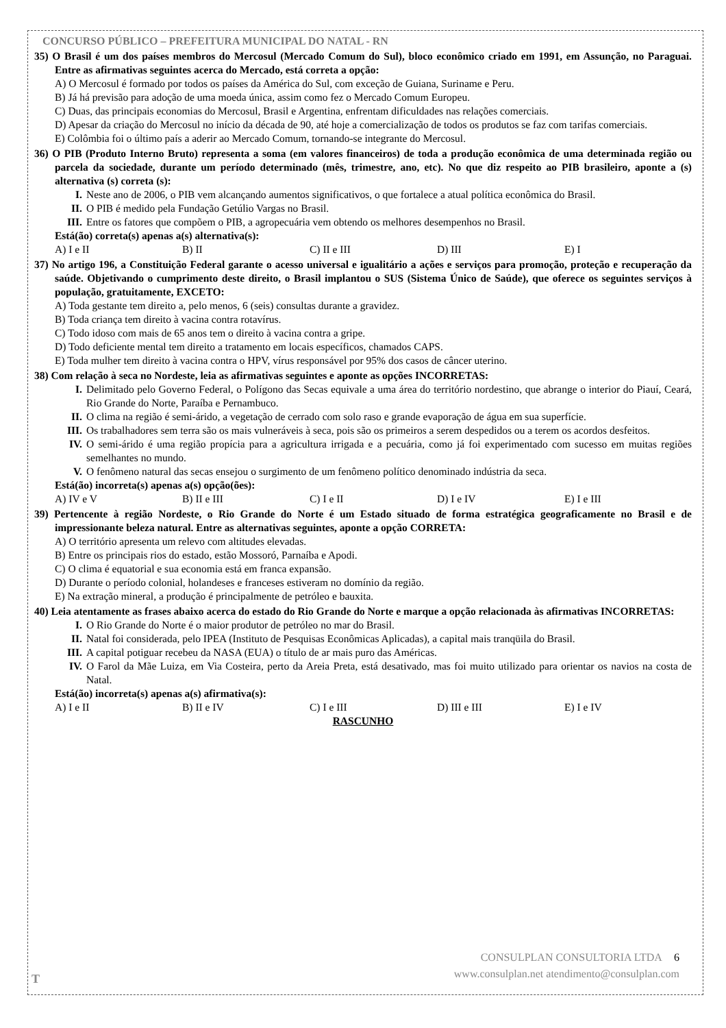CONCURSO PÚBLICO – PREFEITURA MUNICIPAL DO NATAL - RN
35) O Brasil é um dos países membros do Mercosul (Mercado Comum do Sul), bloco econômico criado em 1991, em Assunção, no Paraguai. Entre as afirmativas seguintes acerca do Mercado, está correta a opção:
A) O Mercosul é formado por todos os países da América do Sul, com exceção de Guiana, Suriname e Peru.
B) Já há previsão para adoção de uma moeda única, assim como fez o Mercado Comum Europeu.
C) Duas, das principais economias do Mercosul, Brasil e Argentina, enfrentam dificuldades nas relações comerciais.
D) Apesar da criação do Mercosul no início da década de 90, até hoje a comercialização de todos os produtos se faz com tarifas comerciais.
E) Colômbia foi o último país a aderir ao Mercado Comum, tornando-se integrante do Mercosul.
36) O PIB (Produto Interno Bruto) representa a soma (em valores financeiros) de toda a produção econômica de uma determinada região ou parcela da sociedade, durante um período determinado (mês, trimestre, ano, etc). No que diz respeito ao PIB brasileiro, aponte a (s) alternativa (s) correta (s):
I. Neste ano de 2006, o PIB vem alcançando aumentos significativos, o que fortalece a atual política econômica do Brasil.
II. O PIB é medido pela Fundação Getúlio Vargas no Brasil.
III. Entre os fatores que compõem o PIB, a agropecuária vem obtendo os melhores desempenhos no Brasil.
Está(ão) correta(s) apenas a(s) alternativa(s):
A) I e II B) II C) II e III D) III E) I
37) No artigo 196, a Constituição Federal garante o acesso universal e igualitário a ações e serviços para promoção, proteção e recuperação da saúde. Objetivando o cumprimento deste direito, o Brasil implantou o SUS (Sistema Único de Saúde), que oferece os seguintes serviços à população, gratuitamente, EXCETO:
A) Toda gestante tem direito a, pelo menos, 6 (seis) consultas durante a gravidez.
B) Toda criança tem direito à vacina contra rotavírus.
C) Todo idoso com mais de 65 anos tem o direito à vacina contra a gripe.
D) Todo deficiente mental tem direito a tratamento em locais específicos, chamados CAPS.
E) Toda mulher tem direito à vacina contra o HPV, vírus responsável por 95% dos casos de câncer uterino.
38) Com relação à seca no Nordeste, leia as afirmativas seguintes e aponte as opções INCORRETAS:
I. Delimitado pelo Governo Federal, o Polígono das Secas equivale a uma área do território nordestino, que abrange o interior do Piauí, Ceará, Rio Grande do Norte, Paraíba e Pernambuco.
II. O clima na região é semi-árido, a vegetação de cerrado com solo raso e grande evaporação de água em sua superfície.
III. Os trabalhadores sem terra são os mais vulneráveis à seca, pois são os primeiros a serem despedidos ou a terem os acordos desfeitos.
IV. O semi-árido é uma região propícia para a agricultura irrigada e a pecuária, como já foi experimentado com sucesso em muitas regiões semelhantes no mundo.
V. O fenômeno natural das secas ensejou o surgimento de um fenômeno político denominado indústria da seca.
Está(ão) incorreta(s) apenas a(s) opção(ões):
A) IV e V B) II e III C) I e II D) I e IV E) I e III
39) Pertencente à região Nordeste, o Rio Grande do Norte é um Estado situado de forma estratégica geograficamente no Brasil e de impressionante beleza natural. Entre as alternativas seguintes, aponte a opção CORRETA:
A) O território apresenta um relevo com altitudes elevadas.
B) Entre os principais rios do estado, estão Mossoró, Parnaíba e Apodi.
C) O clima é equatorial e sua economia está em franca expansão.
D) Durante o período colonial, holandeses e franceses estiveram no domínio da região.
E) Na extração mineral, a produção é principalmente de petróleo e bauxita.
40) Leia atentamente as frases abaixo acerca do estado do Rio Grande do Norte e marque a opção relacionada às afirmativas INCORRETAS:
I. O Rio Grande do Norte é o maior produtor de petróleo no mar do Brasil.
II. Natal foi considerada, pelo IPEA (Instituto de Pesquisas Econômicas Aplicadas), a capital mais tranqüila do Brasil.
III. A capital potiguar recebeu da NASA (EUA) o título de ar mais puro das Américas.
IV. O Farol da Mãe Luiza, em Via Costeira, perto da Areia Preta, está desativado, mas foi muito utilizado para orientar os navios na costa de Natal.
Está(ão) incorreta(s) apenas a(s) afirmativa(s):
A) I e II B) II e IV C) I e III D) III e III E) I e IV
RASCUNHO
CONSULPLAN CONSULTORIA LTDA 6
www.consulplan.net atendimento@consulplan.com
T